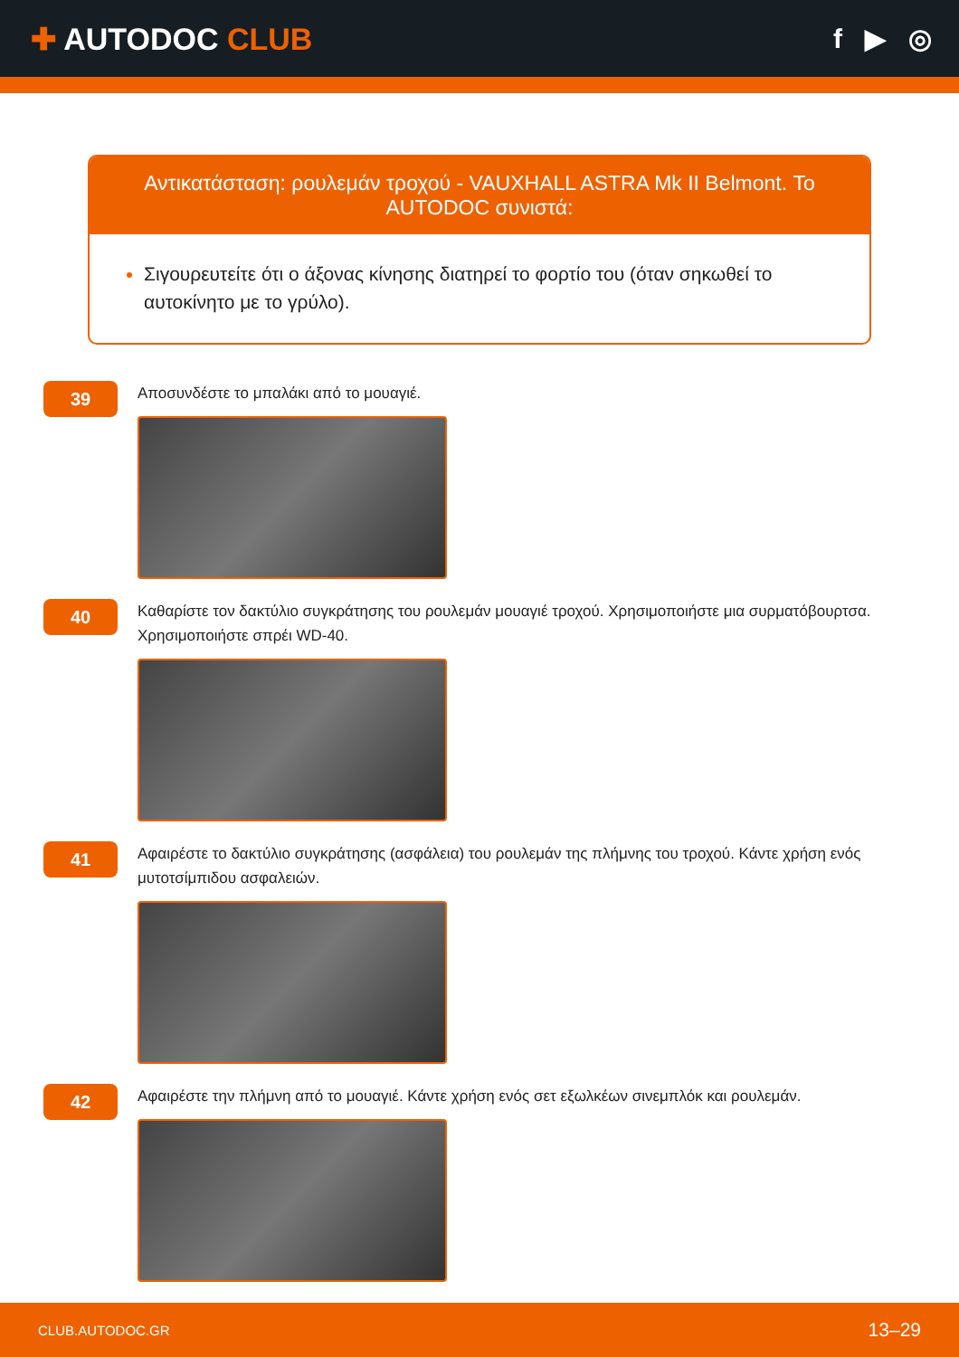✚ AUTODOC CLUB f ▶ ◎
Αντικατάσταση: ρουλεμάν τροχού - VAUXHALL ASTRA Mk II Belmont. Το AUTODOC συνιστά:
Σιγουρευτείτε ότι ο άξονας κίνησης διατηρεί το φορτίο του (όταν σηκωθεί το αυτοκίνητο με το γρύλο).
39
Αποσυνδέστε το μπαλάκι από το μουαγιέ.
40
Καθαρίστε τον δακτύλιο συγκράτησης του ρουλεμάν μουαγιέ τροχού. Χρησιμοποιήστε μια συρματόβουρτσα. Χρησιμοποιήστε σπρέι WD-40.
41
Αφαιρέστε το δακτύλιο συγκράτησης (ασφάλεια) του ρουλεμάν της πλήμνης του τροχού. Κάντε χρήση ενός μυτοτσίμπιδου ασφαλειών.
42
Αφαιρέστε την πλήμνη από το μουαγιέ. Κάντε χρήση ενός σετ εξωλκέων σινεμπλόκ και ρουλεμάν.
CLUB.AUTODOC.GR 13–29